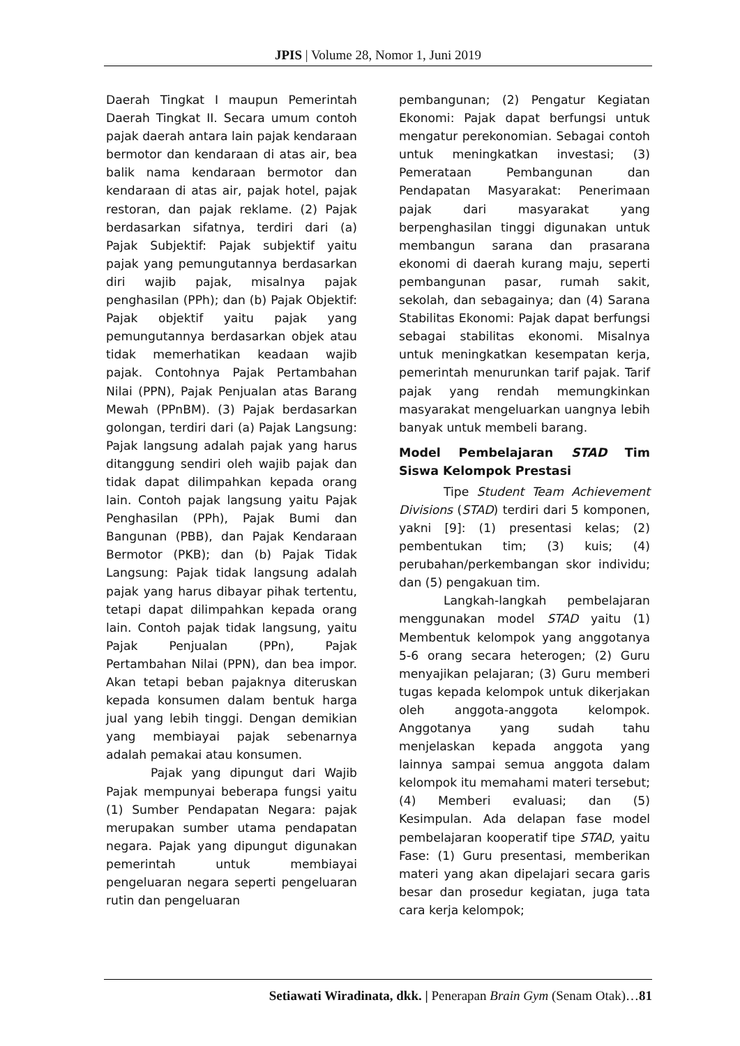JPIS | Volume 28, Nomor 1, Juni 2019
Daerah Tingkat I maupun Pemerintah Daerah Tingkat II. Secara umum contoh pajak daerah antara lain pajak kendaraan bermotor dan kendaraan di atas air, bea balik nama kendaraan bermotor dan kendaraan di atas air, pajak hotel, pajak restoran, dan pajak reklame. (2) Pajak berdasarkan sifatnya, terdiri dari (a) Pajak Subjektif: Pajak subjektif yaitu pajak yang pemungutannya berdasarkan diri wajib pajak, misalnya pajak penghasilan (PPh); dan (b) Pajak Objektif: Pajak objektif yaitu pajak yang pemungutannya berdasarkan objek atau tidak memerhatikan keadaan wajib pajak. Contohnya Pajak Pertambahan Nilai (PPN), Pajak Penjualan atas Barang Mewah (PPnBM). (3) Pajak berdasarkan golongan, terdiri dari (a) Pajak Langsung: Pajak langsung adalah pajak yang harus ditanggung sendiri oleh wajib pajak dan tidak dapat dilimpahkan kepada orang lain. Contoh pajak langsung yaitu Pajak Penghasilan (PPh), Pajak Bumi dan Bangunan (PBB), dan Pajak Kendaraan Bermotor (PKB); dan (b) Pajak Tidak Langsung: Pajak tidak langsung adalah pajak yang harus dibayar pihak tertentu, tetapi dapat dilimpahkan kepada orang lain. Contoh pajak tidak langsung, yaitu Pajak Penjualan (PPn), Pajak Pertambahan Nilai (PPN), dan bea impor. Akan tetapi beban pajaknya diteruskan kepada konsumen dalam bentuk harga jual yang lebih tinggi. Dengan demikian yang membiayai pajak sebenarnya adalah pemakai atau konsumen.
Pajak yang dipungut dari Wajib Pajak mempunyai beberapa fungsi yaitu (1) Sumber Pendapatan Negara: pajak merupakan sumber utama pendapatan negara. Pajak yang dipungut digunakan pemerintah untuk membiayai pengeluaran negara seperti pengeluaran rutin dan pengeluaran
pembangunan; (2) Pengatur Kegiatan Ekonomi: Pajak dapat berfungsi untuk mengatur perekonomian. Sebagai contoh untuk meningkatkan investasi; (3) Pemerataan Pembangunan dan Pendapatan Masyarakat: Penerimaan pajak dari masyarakat yang berpenghasilan tinggi digunakan untuk membangun sarana dan prasarana ekonomi di daerah kurang maju, seperti pembangunan pasar, rumah sakit, sekolah, dan sebagainya; dan (4) Sarana Stabilitas Ekonomi: Pajak dapat berfungsi sebagai stabilitas ekonomi. Misalnya untuk meningkatkan kesempatan kerja, pemerintah menurunkan tarif pajak. Tarif pajak yang rendah memungkinkan masyarakat mengeluarkan uangnya lebih banyak untuk membeli barang.
Model Pembelajaran STAD Tim Siswa Kelompok Prestasi
Tipe Student Team Achievement Divisions (STAD) terdiri dari 5 komponen, yakni [9]: (1) presentasi kelas; (2) pembentukan tim; (3) kuis; (4) perubahan/perkembangan skor individu; dan (5) pengakuan tim.
Langkah-langkah pembelajaran menggunakan model STAD yaitu (1) Membentuk kelompok yang anggotanya 5-6 orang secara heterogen; (2) Guru menyajikan pelajaran; (3) Guru memberi tugas kepada kelompok untuk dikerjakan oleh anggota-anggota kelompok. Anggotanya yang sudah tahu menjelaskan kepada anggota yang lainnya sampai semua anggota dalam kelompok itu memahami materi tersebut; (4) Memberi evaluasi; dan (5) Kesimpulan. Ada delapan fase model pembelajaran kooperatif tipe STAD, yaitu Fase: (1) Guru presentasi, memberikan materi yang akan dipelajari secara garis besar dan prosedur kegiatan, juga tata cara kerja kelompok;
Setiawati Wiradinata, dkk. | Penerapan Brain Gym (Senam Otak)…81